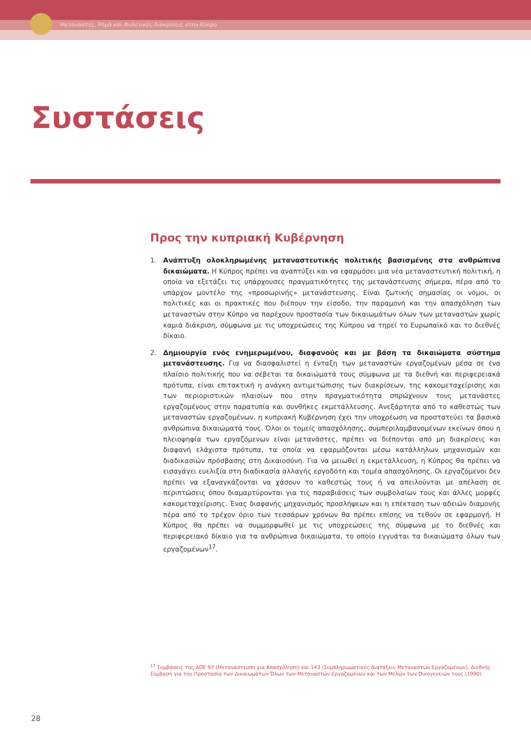Μετανάστες, Ρομά και Φυλετικές διακρίσεις στην Κύπρο
Συστάσεις
Προς την κυπριακή Κυβέρνηση
1. Ανάπτυξη ολοκληρωμένης μεταναστευτικής πολιτικής βασισμένης στα ανθρώπινα δικαιώματα. Η Κύπρος πρέπει να αναπτύξει και να εφαρμόσει μια νέα μεταναστευτική πολιτική, η οποία να εξετάζει τις υπάρχουσες πραγματικότητες της μετανάστευσης σήμερα, πέρα από το υπάρχον μοντέλο της «προσωρινής» μετανάστευσης. Είναι ζωτικής σημασίας οι νόμοι, οι πολιτικές και οι πρακτικές που διέπουν την είσοδο, την παραμονή και την απασχόληση των μεταναστών στην Κύπρο να παρέχουν προστασία των δικαιωμάτων όλων των μεταναστών χωρίς καμιά διάκριση, σύμφωνα με τις υποχρεώσεις της Κύπρου να τηρεί το Ευρωπαϊκό και το διεθνές δίκαιο.
2. Δημιουργία ενός ενημερωμένου, διαφανούς και με βάση τα δικαιώματα σύστημα μετανάστευσης. Για να διασφαλιστεί η ένταξη των μεταναστών εργαζομένων μέσα σε ένα πλαίσιο πολιτικής που να σέβεται τα δικαιώματά τους σύμφωνα με τα διεθνή και περιφερειακά πρότυπα, είναι επιτακτική η ανάγκη αντιμετώπισης των διακρίσεων, της κακομεταχείρισης και των περιοριστικών πλαισίων που στην πραγματικότητα σπρώχνουν τους μετανάστες εργαζομένους στην παρατυπία και συνθήκες εκμετάλλευσης. Ανεξάρτητα από το καθεστώς των μεταναστών εργαζομένων, η κυπριακή Κυβέρνηση έχει την υποχρέωση να προστατεύει τα βασικά ανθρώπινα δικαιώματά τους. Όλοι οι τομείς απασχόλησης, συμπεριλαμβανομένων εκείνων όπου η πλειοψηφία των εργαζόμενων είναι μετανάστες, πρέπει να διέπονται από μη διακρίσεις και διαφανή ελάχιστα πρότυπα, τα οποία να εφαρμόζονται μέσω κατάλληλων μηχανισμών και διαδικασιών πρόσβασης στη Δικαιοσύνη. Για να μειωθεί η εκμετάλλευση, η Κύπρος θα πρέπει να εισαγάγει ευελιξία στη διαδικασία αλλαγής εργοδότη και τομέα απασχόλησης. Οι εργαζόμενοι δεν πρέπει να εξαναγκάζονται να χάσουν το καθεστώς τους ή να απειλούνται με απέλαση σε περιπτώσεις όπου διαμαρτύρονται για τις παραβιάσεις των συμβολαίων τους και άλλες μορφές κακομεταχείρισης. Ένας διαφανής μηχανισμός προσλήψεων και η επέκταση των αδειών διαμονής πέρα από το τρέχον όριο των τεσσάρων χρόνων θα πρέπει επίσης να τεθούν σε εφαρμογή. Η Κύπρος θα πρέπει να συμμορφωθεί με τις υποχρεώσεις της σύμφωνα με το διεθνές και περιφερειακό δίκαιο για τα ανθρώπινα δικαιώματα, το οποίο εγγυάται τα δικαιώματα όλων των εργαζομένων<sup>17</sup>.
<sup>17</sup> Συμβάσεις της ΔΟΕ 97 (Μετανάστευση για Απασχόληση) και 143 (Συμπληρωματικές Διατάξεις Μεταναστών Εργαζομένων), Διεθνής Σύμβαση για την Προστασία των Δικαιωμάτων Όλων των Μεταναστών Εργαζομένων και των Μελών των Οικογενειών τους (1990)
28